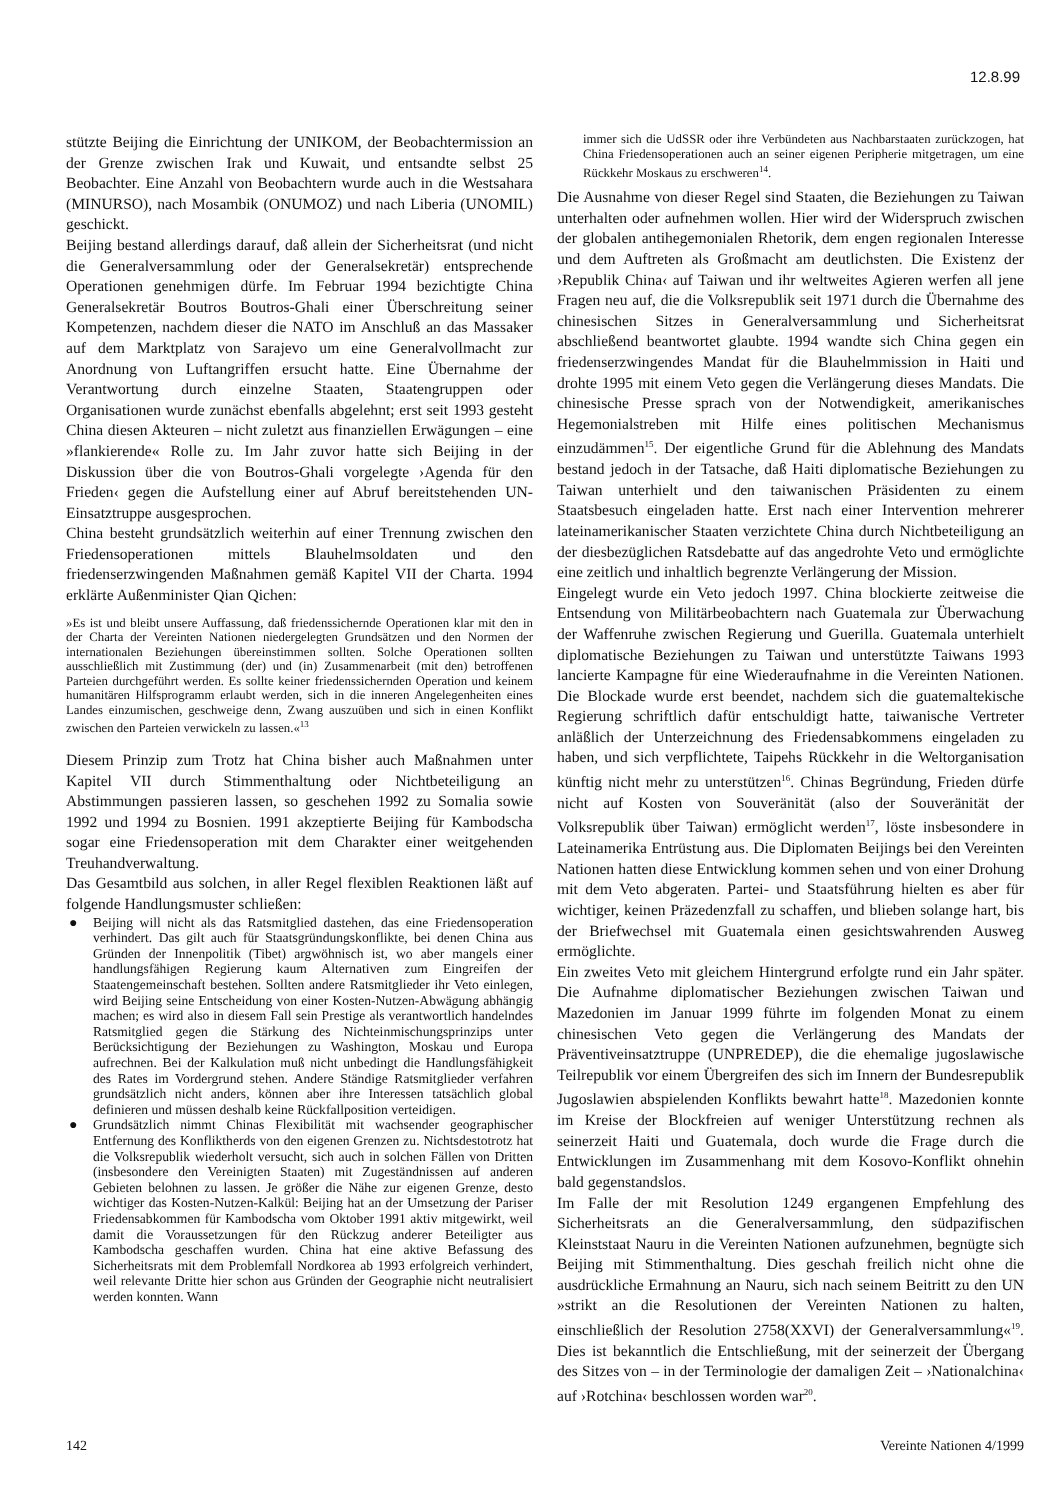12.8.99
stützte Beijing die Einrichtung der UNIKOM, der Beobachtermission an der Grenze zwischen Irak und Kuwait, und entsandte selbst 25 Beobachter. Eine Anzahl von Beobachtern wurde auch in die Westsahara (MINURSO), nach Mosambik (ONUMOZ) und nach Liberia (UNOMIL) geschickt.
Beijing bestand allerdings darauf, daß allein der Sicherheitsrat (und nicht die Generalversammlung oder der Generalsekretär) entsprechende Operationen genehmigen dürfe. Im Februar 1994 bezichtigte China Generalsekretär Boutros Boutros-Ghali einer Überschreitung seiner Kompetenzen, nachdem dieser die NATO im Anschluß an das Massaker auf dem Marktplatz von Sarajevo um eine Generalvollmacht zur Anordnung von Luftangriffen ersucht hatte. Eine Übernahme der Verantwortung durch einzelne Staaten, Staatengruppen oder Organisationen wurde zunächst ebenfalls abgelehnt; erst seit 1993 gesteht China diesen Akteuren – nicht zuletzt aus finanziellen Erwägungen – eine »flankierende« Rolle zu. Im Jahr zuvor hatte sich Beijing in der Diskussion über die von Boutros-Ghali vorgelegte ›Agenda für den Frieden‹ gegen die Aufstellung einer auf Abruf bereitstehenden UN-Einsatztruppe ausgesprochen.
China besteht grundsätzlich weiterhin auf einer Trennung zwischen den Friedensoperationen mittels Blauhelmsoldaten und den friedenserzwingenden Maßnahmen gemäß Kapitel VII der Charta. 1994 erklärte Außenminister Qian Qichen:
»Es ist und bleibt unsere Auffassung, daß friedenssichernde Operationen klar mit den in der Charta der Vereinten Nationen niedergelegten Grundsätzen und den Normen der internationalen Beziehungen übereinstimmen sollten. Solche Operationen sollten ausschließlich mit Zustimmung (der) und (in) Zusammenarbeit (mit den) betroffenen Parteien durchgeführt werden. Es sollte keiner friedenssichernden Operation und keinem humanitären Hilfsprogramm erlaubt werden, sich in die inneren Angelegenheiten eines Landes einzumischen, geschweige denn, Zwang auszuüben und sich in einen Konflikt zwischen den Parteien verwickeln zu lassen.«<sup>13</sup>
Diesem Prinzip zum Trotz hat China bisher auch Maßnahmen unter Kapitel VII durch Stimmenthaltung oder Nichtbeteiligung an Abstimmungen passieren lassen, so geschehen 1992 zu Somalia sowie 1992 und 1994 zu Bosnien. 1991 akzeptierte Beijing für Kambodscha sogar eine Friedensoperation mit dem Charakter einer weitgehenden Treuhandverwaltung.
Das Gesamtbild aus solchen, in aller Regel flexiblen Reaktionen läßt auf folgende Handlungsmuster schließen:
● Beijing will nicht als das Ratsmitglied dastehen, das eine Friedensoperation verhindert. Das gilt auch für Staatsgründungskonflikte, bei denen China aus Gründen der Innenpolitik (Tibet) argwöhnisch ist, wo aber mangels einer handlungsfähigen Regierung kaum Alternativen zum Eingreifen der Staatengemeinschaft bestehen. Sollten andere Ratsmitglieder ihr Veto einlegen, wird Beijing seine Entscheidung von einer Kosten-Nutzen-Abwägung abhängig machen; es wird also in diesem Fall sein Prestige als verantwortlich handelndes Ratsmitglied gegen die Stärkung des Nichteinmischungsprinzips unter Berücksichtigung der Beziehungen zu Washington, Moskau und Europa aufrechnen. Bei der Kalkulation muß nicht unbedingt die Handlungsfähigkeit des Rates im Vordergrund stehen. Andere Ständige Ratsmitglieder verfahren grundsätzlich nicht anders, können aber ihre Interessen tatsächlich global definieren und müssen deshalb keine Rückfallposition verteidigen.
● Grundsätzlich nimmt Chinas Flexibilität mit wachsender geographischer Entfernung des Konfliktherds von den eigenen Grenzen zu. Nichtsdestotrotz hat die Volksrepublik wiederholt versucht, sich auch in solchen Fällen von Dritten (insbesondere den Vereinigten Staaten) mit Zugeständnissen auf anderen Gebieten belohnen zu lassen. Je größer die Nähe zur eigenen Grenze, desto wichtiger das Kosten-Nutzen-Kalkül: Beijing hat an der Umsetzung der Pariser Friedensabkommen für Kambodscha vom Oktober 1991 aktiv mitgewirkt, weil damit die Voraussetzungen für den Rückzug anderer Beteiligter aus Kambodscha geschaffen wurden. China hat eine aktive Befassung des Sicherheitsrats mit dem Problemfall Nordkorea ab 1993 erfolgreich verhindert, weil relevante Dritte hier schon aus Gründen der Geographie nicht neutralisiert werden konnten. Wann
immer sich die UdSSR oder ihre Verbündeten aus Nachbarstaaten zurückzogen, hat China Friedensoperationen auch an seiner eigenen Peripherie mitgetragen, um eine Rückkehr Moskaus zu erschweren<sup>14</sup>.
Die Ausnahme von dieser Regel sind Staaten, die Beziehungen zu Taiwan unterhalten oder aufnehmen wollen. Hier wird der Widerspruch zwischen der globalen antihegemonialen Rhetorik, dem engen regionalen Interesse und dem Auftreten als Großmacht am deutlichsten. Die Existenz der ›Republik China‹ auf Taiwan und ihr weltweites Agieren werfen all jene Fragen neu auf, die die Volksrepublik seit 1971 durch die Übernahme des chinesischen Sitzes in Generalversammlung und Sicherheitsrat abschließend beantwortet glaubte. 1994 wandte sich China gegen ein friedenserzwingendes Mandat für die Blauhelmmission in Haiti und drohte 1995 mit einem Veto gegen die Verlängerung dieses Mandats. Die chinesische Presse sprach von der Notwendigkeit, amerikanisches Hegemonialstreben mit Hilfe eines politischen Mechanismus einzudämmen<sup>15</sup>. Der eigentliche Grund für die Ablehnung des Mandats bestand jedoch in der Tatsache, daß Haiti diplomatische Beziehungen zu Taiwan unterhielt und den taiwanischen Präsidenten zu einem Staatsbesuch eingeladen hatte. Erst nach einer Intervention mehrerer lateinamerikanischer Staaten verzichtete China durch Nichtbeteiligung an der diesbezüglichen Ratsdebatte auf das angedrohte Veto und ermöglichte eine zeitlich und inhaltlich begrenzte Verlängerung der Mission.
Eingelegt wurde ein Veto jedoch 1997. China blockierte zeitweise die Entsendung von Militärbeobachtern nach Guatemala zur Überwachung der Waffenruhe zwischen Regierung und Guerilla. Guatemala unterhielt diplomatische Beziehungen zu Taiwan und unterstützte Taiwans 1993 lancierte Kampagne für eine Wiederaufnahme in die Vereinten Nationen. Die Blockade wurde erst beendet, nachdem sich die guatemaltekische Regierung schriftlich dafür entschuldigt hatte, taiwanische Vertreter anläßlich der Unterzeichnung des Friedensabkommens eingeladen zu haben, und sich verpflichtete, Taipehs Rückkehr in die Weltorganisation künftig nicht mehr zu unterstützen<sup>16</sup>. Chinas Begründung, Frieden dürfe nicht auf Kosten von Souveränität (also der Souveränität der Volksrepublik über Taiwan) ermöglicht werden<sup>17</sup>, löste insbesondere in Lateinamerika Entrüstung aus. Die Diplomaten Beijings bei den Vereinten Nationen hatten diese Entwicklung kommen sehen und von einer Drohung mit dem Veto abgeraten. Partei- und Staatsführung hielten es aber für wichtiger, keinen Präzedenzfall zu schaffen, und blieben solange hart, bis der Briefwechsel mit Guatemala einen gesichtswahrenden Ausweg ermöglichte.
Ein zweites Veto mit gleichem Hintergrund erfolgte rund ein Jahr später. Die Aufnahme diplomatischer Beziehungen zwischen Taiwan und Mazedonien im Januar 1999 führte im folgenden Monat zu einem chinesischen Veto gegen die Verlängerung des Mandats der Präventiveinsatztruppe (UNPREDEP), die die ehemalige jugoslawische Teilrepublik vor einem Übergreifen des sich im Innern der Bundesrepublik Jugoslawien abspielenden Konflikts bewahrt hatte<sup>18</sup>. Mazedonien konnte im Kreise der Blockfreien auf weniger Unterstützung rechnen als seinerzeit Haiti und Guatemala, doch wurde die Frage durch die Entwicklungen im Zusammenhang mit dem Kosovo-Konflikt ohnehin bald gegenstandslos.
Im Falle der mit Resolution 1249 ergangenen Empfehlung des Sicherheitsrats an die Generalversammlung, den südpazifischen Kleinststaat Nauru in die Vereinten Nationen aufzunehmen, begnügte sich Beijing mit Stimmenthaltung. Dies geschah freilich nicht ohne die ausdrückliche Ermahnung an Nauru, sich nach seinem Beitritt zu den UN »strikt an die Resolutionen der Vereinten Nationen zu halten, einschließlich der Resolution 2758(XXVI) der Generalversammlung«<sup>19</sup>. Dies ist bekanntlich die Entschließung, mit der seinerzeit der Übergang des Sitzes von – in der Terminologie der damaligen Zeit – ›Nationalchina‹ auf ›Rotchina‹ beschlossen worden war<sup>20</sup>.
142 Vereinte Nationen 4/1999